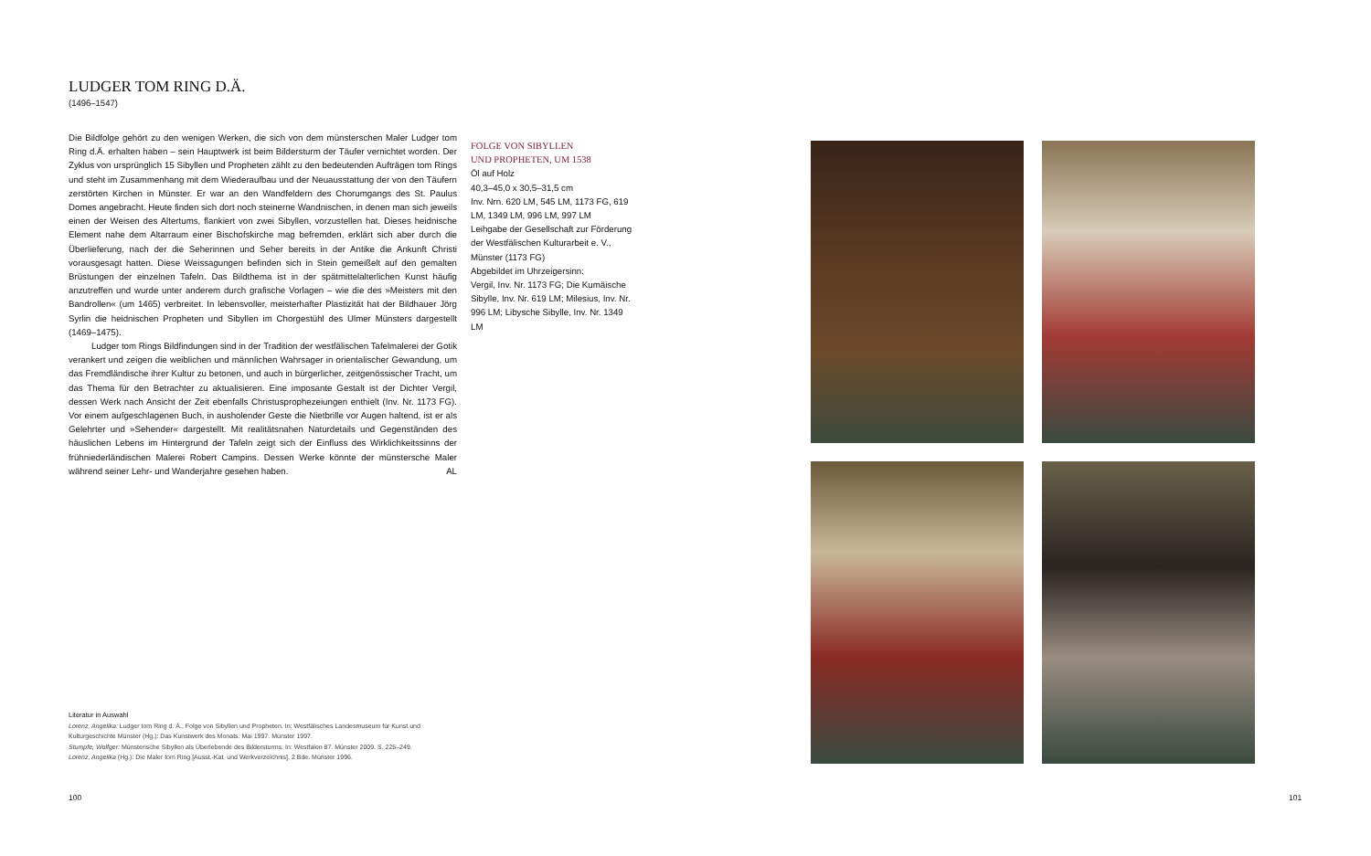LUDGER TOM RING D.Ä.
(1496–1547)
Die Bildfolge gehört zu den wenigen Werken, die sich von dem münsterschen Maler Ludger tom Ring d.Ä. erhalten haben – sein Hauptwerk ist beim Bildersturm der Täufer vernichtet worden. Der Zyklus von ursprünglich 15 Sibyllen und Propheten zählt zu den bedeutenden Aufträgen tom Rings und steht im Zusammenhang mit dem Wiederaufbau und der Neuausstattung der von den Täufern zerstörten Kirchen in Münster. Er war an den Wandfeldern des Chorumgangs des St. Paulus Domes angebracht. Heute finden sich dort noch steinerne Wandnischen, in denen man sich jeweils einen der Weisen des Altertums, flankiert von zwei Sibyllen, vorzustellen hat. Dieses heidnische Element nahe dem Altarraum einer Bischofskirche mag befremden, erklärt sich aber durch die Überlieferung, nach der die Seherinnen und Seher bereits in der Antike die Ankunft Christi vorausgesagt hatten. Diese Weissagungen befinden sich in Stein gemeißelt auf den gemalten Brüstungen der einzelnen Tafeln. Das Bildthema ist in der spätmittelalterlichen Kunst häufig anzutreffen und wurde unter anderem durch grafische Vorlagen – wie die des »Meisters mit den Bandrollen« (um 1465) verbreitet. In lebensvoller, meisterhafter Plastizität hat der Bildhauer Jörg Syrlin die heidnischen Propheten und Sibyllen im Chorgestühl des Ulmer Münsters dargestellt (1469–1475).
Ludger tom Rings Bildfindungen sind in der Tradition der westfälischen Tafelmalerei der Gotik verankert und zeigen die weiblichen und männlichen Wahrsager in orientalischer Gewandung, um das Fremdländische ihrer Kultur zu betonen, und auch in bürgerlicher, zeitgenössischer Tracht, um das Thema für den Betrachter zu aktualisieren. Eine imposante Gestalt ist der Dichter Vergil, dessen Werk nach Ansicht der Zeit ebenfalls Christusprophezeiungen enthielt (Inv. Nr. 1173 FG). Vor einem aufgeschlagenen Buch, in ausholender Geste die Nietbrille vor Augen haltend, ist er als Gelehrter und »Sehender« dargestellt. Mit realitätsnahen Naturdetails und Gegenständen des häuslichen Lebens im Hintergrund der Tafeln zeigt sich der Einfluss des Wirklichkeitssinns der frühniederländischen Malerei Robert Campins. Dessen Werke könnte der münstersche Maler während seiner Lehr- und Wanderjahre gesehen haben. AL
FOLGE VON SIBYLLEN
UND PROPHETEN, UM 1538
Öl auf Holz
40,3–45,0 x 30,5–31,5 cm
Inv. Nrn. 620 LM, 545 LM, 1173 FG, 619 LM, 1349 LM, 996 LM, 997 LM
Leihgabe der Gesellschaft zur Förderung der Westfälischen Kulturarbeit e. V., Münster (1173 FG)
Abgebildet im Uhrzeigersinn:
Vergil, Inv. Nr. 1173 FG; Die Kumäische Sibylle, Inv. Nr. 619 LM; Milesius, Inv. Nr. 996 LM; Libysche Sibylle, Inv. Nr. 1349 LM
Literatur in Auswahl
Lorenz, Angelika: Ludger tom Ring d. Ä., Folge von Sibyllen und Propheten. In: Westfälisches Landesmuseum für Kunst und Kulturgeschichte Münster (Hg.): Das Kunstwerk des Monats. Mai 1997. Münster 1997.
Stumpfe, Wolfger: Münsterische Sibyllen als Überlebende des Bildersturms. In: Westfalen 87. Münster 2009. S. 225–249.
Lorenz, Angelika (Hg.): Die Maler tom Ring [Ausst.-Kat. und Werkverzeichnis]. 2 Bde. Münster 1996.
100 101